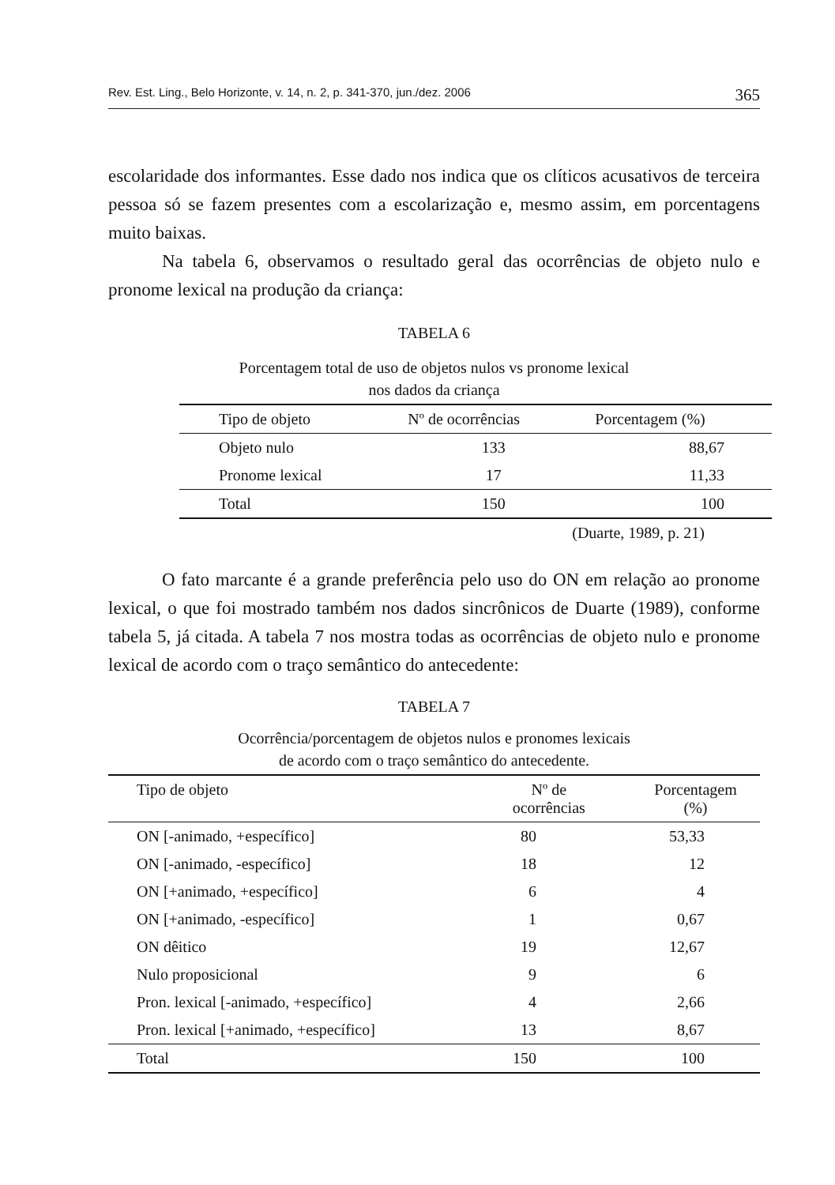Rev. Est. Ling., Belo Horizonte, v. 14, n. 2, p. 341-370, jun./dez. 2006 365
escolaridade dos informantes. Esse dado nos indica que os clíticos acusativos de terceira pessoa só se fazem presentes com a escolarização e, mesmo assim, em porcentagens muito baixas.
Na tabela 6, observamos o resultado geral das ocorrências de objeto nulo e pronome lexical na produção da criança:
TABELA 6
Porcentagem total de uso de objetos nulos vs pronome lexical
nos dados da criança
| Tipo de objeto | Nº de ocorrências | Porcentagem (%) |
| --- | --- | --- |
| Objeto nulo | 133 | 88,67 |
| Pronome lexical | 17 | 11,33 |
| Total | 150 | 100 |
(Duarte, 1989, p. 21)
O fato marcante é a grande preferência pelo uso do ON em relação ao pronome lexical, o que foi mostrado também nos dados sincrônicos de Duarte (1989), conforme tabela 5, já citada. A tabela 7 nos mostra todas as ocorrências de objeto nulo e pronome lexical de acordo com o traço semântico do antecedente:
TABELA 7
Ocorrência/porcentagem de objetos nulos e pronomes lexicais
de acordo com o traço semântico do antecedente.
| Tipo de objeto | Nº de ocorrências | Porcentagem (%) |
| --- | --- | --- |
| ON [-animado, +específico] | 80 | 53,33 |
| ON [-animado, -específico] | 18 | 12 |
| ON [+animado, +específico] | 6 | 4 |
| ON [+animado, -específico] | 1 | 0,67 |
| ON dêitico | 19 | 12,67 |
| Nulo proposicional | 9 | 6 |
| Pron. lexical [-animado, +específico] | 4 | 2,66 |
| Pron. lexical [+animado, +específico] | 13 | 8,67 |
| Total | 150 | 100 |